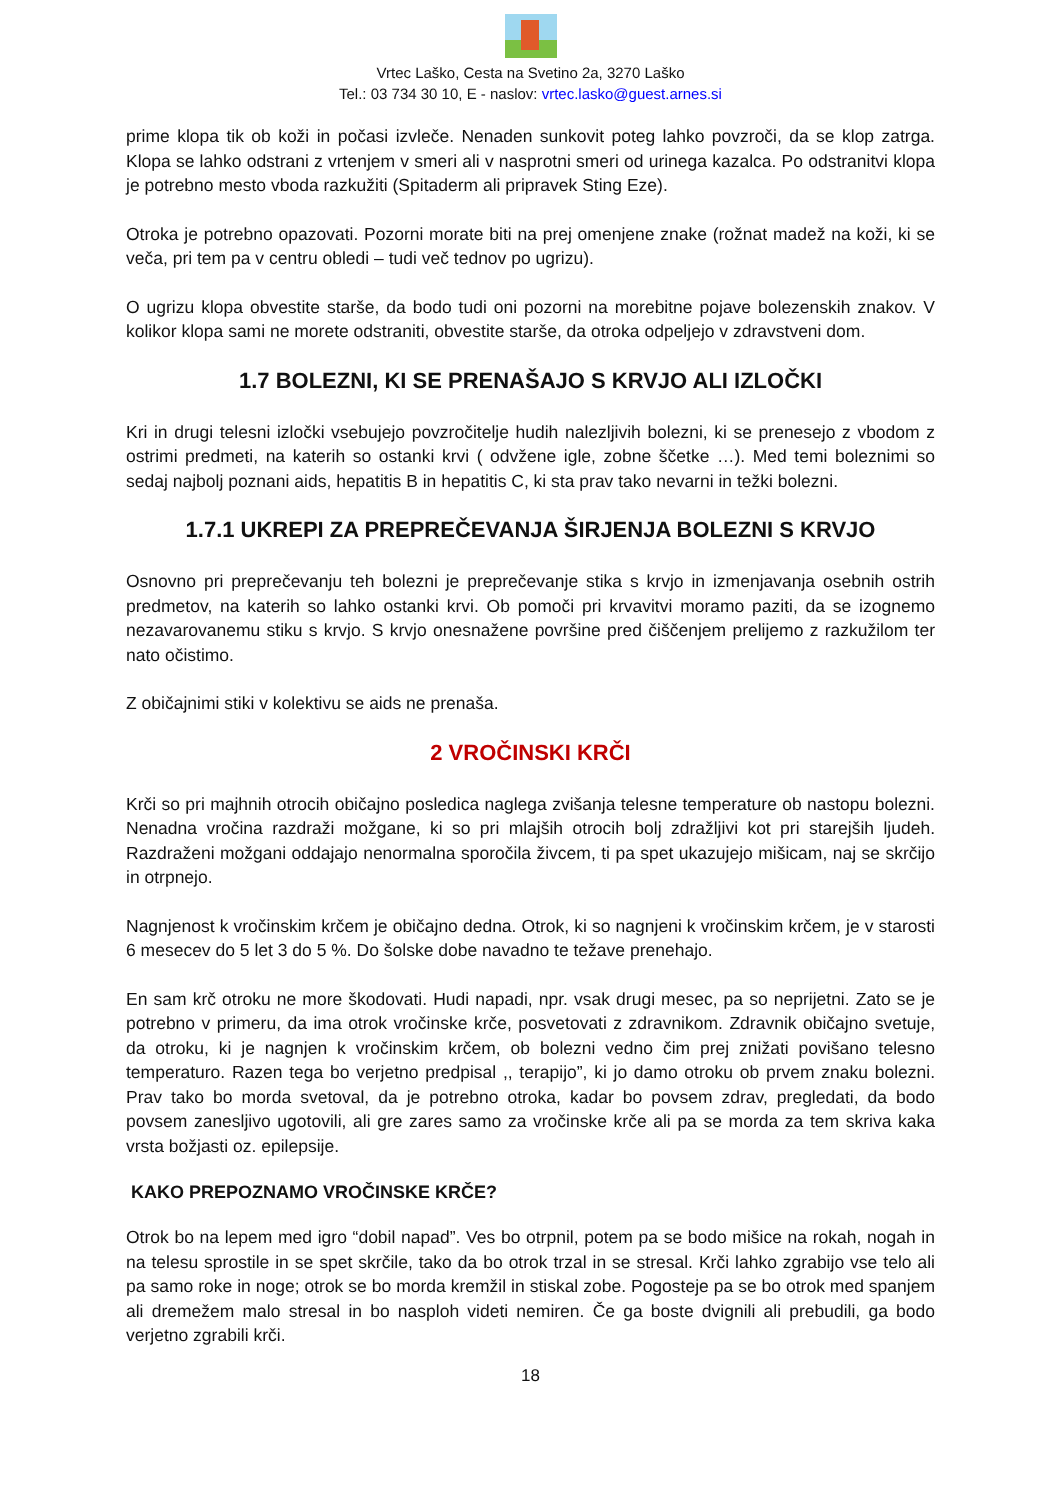Vrtec Laško, Cesta na Svetino 2a, 3270 Laško
Tel.: 03 734 30 10, E - naslov: vrtec.lasko@guest.arnes.si
prime klopa tik ob koži in počasi izvleče. Nenaden sunkovit poteg lahko povzroči, da se klop zatrga. Klopa se lahko odstrani z vrtenjem v smeri ali v nasprotni smeri od urinega kazalca. Po odstranitvi klopa je potrebno mesto vboda razkužiti (Spitaderm ali pripravek Sting Eze).
Otroka je potrebno opazovati. Pozorni morate biti na prej omenjene znake (rožnat madež na koži, ki se veča, pri tem pa v centru obledi – tudi več tednov po ugrizu).
O ugrizu klopa obvestite starše, da bodo tudi oni pozorni na morebitne pojave bolezenskih znakov. V kolikor klopa sami ne morete odstraniti, obvestite starše, da otroka odpeljejo v zdravstveni dom.
1.7 BOLEZNI, KI SE PRENAŠAJO S KRVJO ALI IZLOČKI
Kri in drugi telesni izločki vsebujejo povzročitelje hudih nalezljivih bolezni, ki se prenesejo z vbodom z ostrimi predmeti, na katerih so ostanki krvi ( odvžene igle, zobne ščetke …). Med temi boleznimi so sedaj najbolj poznani aids, hepatitis B in hepatitis C, ki sta prav tako nevarni in težki bolezni.
1.7.1 UKREPI ZA PREPREČEVANJA ŠIRJENJA BOLEZNI S KRVJO
Osnovno pri preprečevanju teh bolezni je preprečevanje stika s krvjo in izmenjavanja osebnih ostrih predmetov, na katerih so lahko ostanki krvi. Ob pomoči pri krvavitvi moramo paziti, da se izognemo nezavarovanemu stiku s krvjo. S krvjo onesnažene površine pred čiščenjem prelijemo z razkužilom ter nato očistimo.
Z običajnimi stiki v kolektivu se aids ne prenaša.
2 VROČINSKI KRČI
Krči so pri majhnih otrocih običajno posledica naglega zvišanja telesne temperature ob nastopu bolezni. Nenadna vročina razdraži možgane, ki so pri mlajših otrocih bolj zdražljivi kot pri starejših ljudeh. Razdraženi možgani oddajajo nenormalna sporočila živcem, ti pa spet ukazujejo mišicam, naj se skrčijo in otrpnejo.
Nagnjenost k vročinskim krčem je običajno dedna. Otrok, ki so nagnjeni k vročinskim krčem, je v starosti 6 mesecev do 5 let 3 do 5 %. Do šolske dobe navadno te težave prenehajo.
En sam krč otroku ne more škodovati. Hudi napadi, npr. vsak drugi mesec, pa so neprijetni. Zato se je potrebno v primeru, da ima otrok vročinske krče, posvetovati z zdravnikom. Zdravnik običajno svetuje, da otroku, ki je nagnjen k vročinskim krčem, ob bolezni vedno čim prej znižati povišano telesno temperaturo. Razen tega bo verjetno predpisal ,, terapijo”, ki jo damo otroku ob prvem znaku bolezni. Prav tako bo morda svetoval, da je potrebno otroka, kadar bo povsem zdrav, pregledati, da bodo povsem zanesljivo ugotovili, ali gre zares samo za vročinske krče ali pa se morda za tem skriva kaka vrsta božjasti oz. epilepsije.
KAKO PREPOZNAMO VROČINSKE KRČE?
Otrok bo na lepem med igro “dobil napad”. Ves bo otrpnil, potem pa se bodo mišice na rokah, nogah in na telesu sprostile in se spet skrčile, tako da bo otrok trzal in se stresal. Krči lahko zgrabijo vse telo ali pa samo roke in noge; otrok se bo morda kremžil in stiskal zobe. Pogosteje pa se bo otrok med spanjem ali dremežem malo stresal in bo nasploh videti nemiren. Če ga boste dvignili ali prebudili, ga bodo verjetno zgrabili krči.
18